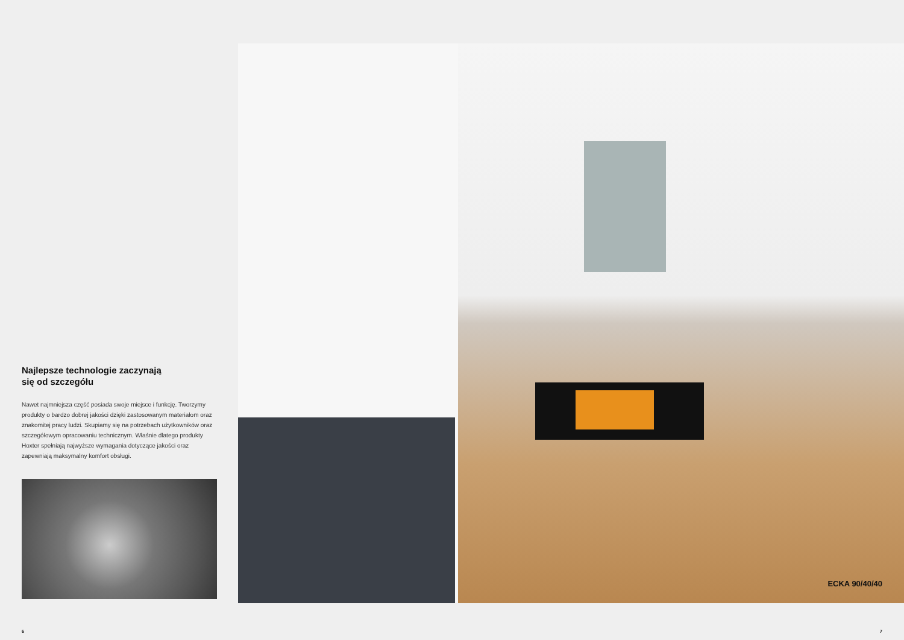Najlepsze technologie zaczynają
się od szczegółu
Nawet najmniejsza część posiada swoje miejsce i funkcję. Tworzymy produkty o bardzo dobrej jakości dzięki zastosowanym materiałom oraz znakomitej pracy ludzi. Skupiamy się na potrzebach użytkowników oraz szczegółowym opracowaniu technicznym. Właśnie dlatego produkty Hoxter spełniają najwyższe wymagania dotyczące jakości oraz zapewniają maksymalny komfort obsługi.
ECKA 90/40/40
6 7